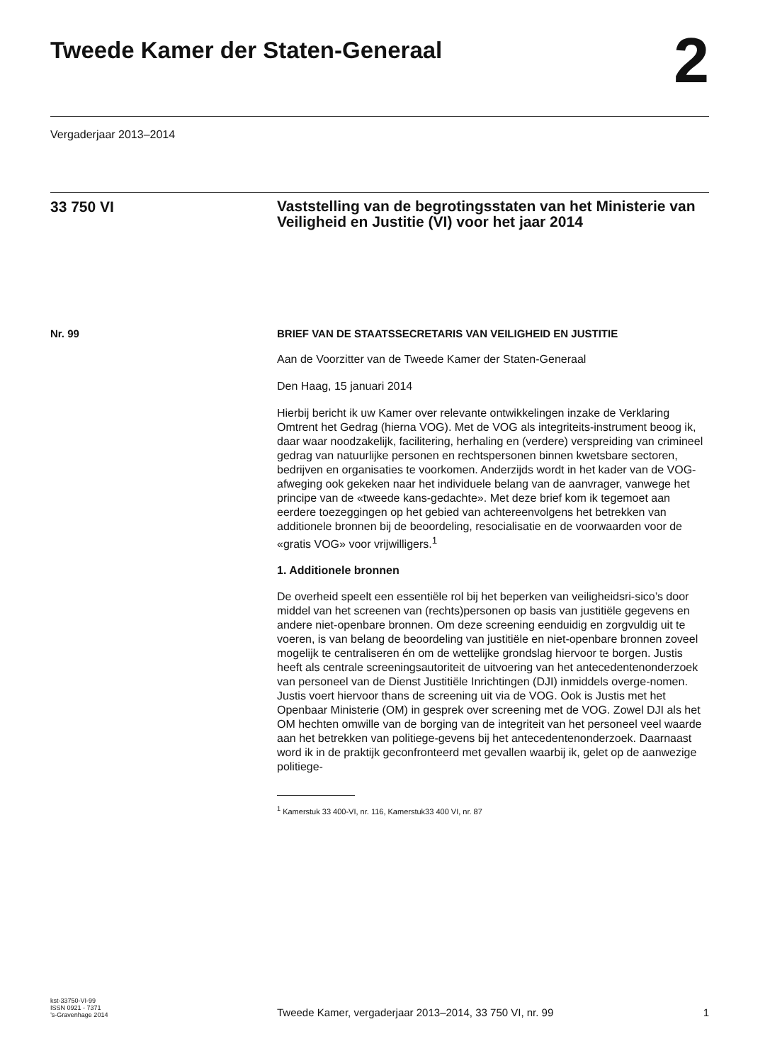Tweede Kamer der Staten-Generaal
2
Vergaderjaar 2013–2014
33 750 VI
Vaststelling van de begrotingsstaten van het Ministerie van Veiligheid en Justitie (VI) voor het jaar 2014
Nr. 99
BRIEF VAN DE STAATSSECRETARIS VAN VEILIGHEID EN JUSTITIE
Aan de Voorzitter van de Tweede Kamer der Staten-Generaal
Den Haag, 15 januari 2014
Hierbij bericht ik uw Kamer over relevante ontwikkelingen inzake de Verklaring Omtrent het Gedrag (hierna VOG). Met de VOG als integriteits-instrument beoog ik, daar waar noodzakelijk, facilitering, herhaling en (verdere) verspreiding van crimineel gedrag van natuurlijke personen en rechtspersonen binnen kwetsbare sectoren, bedrijven en organisaties te voorkomen. Anderzijds wordt in het kader van de VOG-afweging ook gekeken naar het individuele belang van de aanvrager, vanwege het principe van de «tweede kans-gedachte». Met deze brief kom ik tegemoet aan eerdere toezeggingen op het gebied van achtereenvolgens het betrekken van additionele bronnen bij de beoordeling, resocialisatie en de voorwaarden voor de «gratis VOG» voor vrijwilligers.<sup>1</sup>
1. Additionele bronnen
De overheid speelt een essentiële rol bij het beperken van veiligheidsri-sico’s door middel van het screenen van (rechts)personen op basis van justitiële gegevens en andere niet-openbare bronnen. Om deze screening eenduidig en zorgvuldig uit te voeren, is van belang de beoordeling van justitiële en niet-openbare bronnen zoveel mogelijk te centraliseren én om de wettelijke grondslag hiervoor te borgen. Justis heeft als centrale screeningsautoriteit de uitvoering van het antecedentenonderzoek van personeel van de Dienst Justitiële Inrichtingen (DJI) inmiddels overge-nomen. Justis voert hiervoor thans de screening uit via de VOG. Ook is Justis met het Openbaar Ministerie (OM) in gesprek over screening met de VOG. Zowel DJI als het OM hechten omwille van de borging van de integriteit van het personeel veel waarde aan het betrekken van politiege-gevens bij het antecedentenonderzoek. Daarnaast word ik in de praktijk geconfronteerd met gevallen waarbij ik, gelet op de aanwezige politiege-
<sup>1</sup> Kamerstuk 33 400-VI, nr. 116, Kamerstuk33 400 VI, nr. 87
kst-33750-VI-99
ISSN 0921 - 7371
’s-Gravenhage 2014
Tweede Kamer, vergaderjaar 2013–2014, 33 750 VI, nr. 99
1